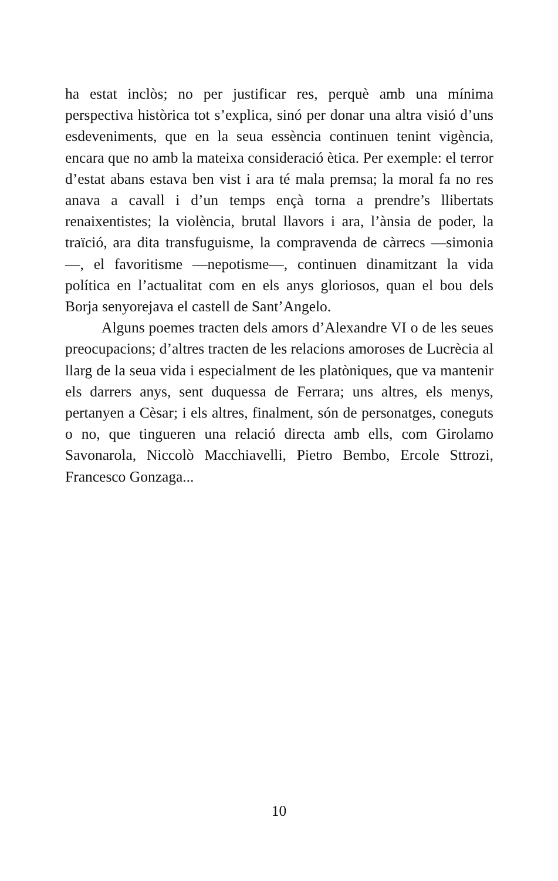ha estat inclòs; no per justificar res, perquè amb una mínima perspectiva històrica tot s’explica, sinó per donar una altra visió d’uns esdeveniments, que en la seua essència continuen tenint vigència, encara que no amb la mateixa consideració ètica. Per exemple: el terror d’estat abans estava ben vist i ara té mala premsa; la moral fa no res anava a cavall i d’un temps ençà torna a prendre’s llibertats renaixentistes; la violència, brutal llavors i ara, l’ànsia de poder, la traïció, ara dita transfuguisme, la compravenda de càrrecs —simonia—, el favoritisme —nepotisme—, continuen dinamitzant la vida política en l’actualitat com en els anys gloriosos, quan el bou dels Borja senyorejava el castell de Sant’Angelo.
Alguns poemes tracten dels amors d’Alexandre VI o de les seues preocupacions; d’altres tracten de les relacions amoroses de Lucrècia al llarg de la seua vida i especialment de les platòniques, que va mantenir els darrers anys, sent duquessa de Ferrara; uns altres, els menys, pertanyen a Cèsar; i els altres, finalment, són de personatges, coneguts o no, que tingueren una relació directa amb ells, com Girolamo Savonarola, Niccolò Macchiavelli, Pietro Bembo, Ercole Sttrozi, Francesco Gonzaga...
10